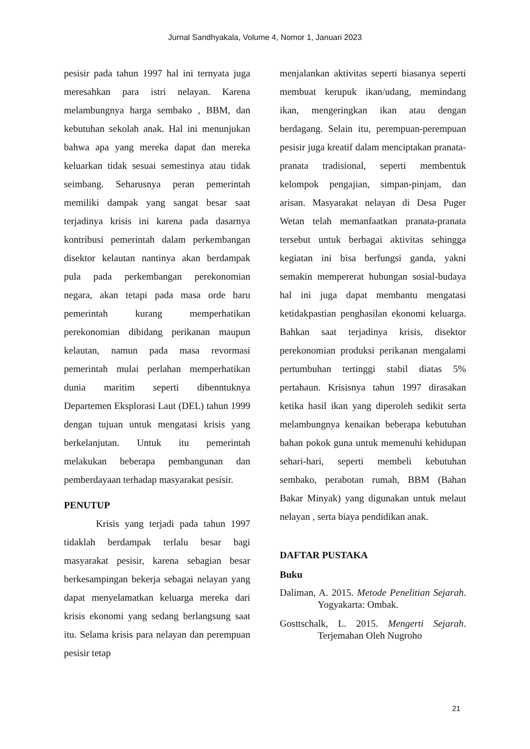Jurnal Sandhyakala, Volume 4, Nomor 1, Januari 2023
pesisir pada tahun 1997 hal ini ternyata juga meresahkan para istri nelayan. Karena melambungnya harga sembako , BBM, dan kebutuhan sekolah anak. Hal ini menunjukan bahwa apa yang mereka dapat dan mereka keluarkan tidak sesuai semestinya atau tidak seimbang. Seharusnya peran pemerintah memiliki dampak yang sangat besar saat terjadinya krisis ini karena pada dasarnya kontribusi pemerintah dalam perkembangan disektor kelautan nantinya akan berdampak pula pada perkembangan perekonomian negara, akan tetapi pada masa orde baru pemerintah kurang memperhatikan perekonomian dibidang perikanan maupun kelautan, namun pada masa revormasi pemerintah mulai perlahan memperhatikan dunia maritim seperti dibenntuknya Departemen Eksplorasi Laut (DEL) tahun 1999 dengan tujuan untuk mengatasi krisis yang berkelanjutan. Untuk itu pemerintah melakukan beberapa pembangunan dan pemberdayaan terhadap masyarakat pesisir.
PENUTUP
Krisis yang terjadi pada tahun 1997 tidaklah berdampak terlalu besar bagi masyarakat pesisir, karena sebagian besar berkesampingan bekerja sebagai nelayan yang dapat menyelamatkan keluarga mereka dari krisis ekonomi yang sedang berlangsung saat itu. Selama krisis para nelayan dan perempuan pesisir tetap
menjalankan aktivitas seperti biasanya seperti membuat kerupuk ikan/udang, memindang ikan, mengeringkan ikan atau dengan berdagang. Selain itu, perempuan-perempuan pesisir juga kreatif dalam menciptakan pranata-pranata tradisional, seperti membentuk kelompok pengajian, simpan-pinjam, dan arisan. Masyarakat nelayan di Desa Puger Wetan telah memanfaatkan pranata-pranata tersebut untuk berbagai aktivitas sehingga kegiatan ini bisa berfungsi ganda, yakni semakin mempererat hubungan sosial-budaya hal ini juga dapat membantu mengatasi ketidakpastian penghasilan ekonomi keluarga. Bahkan saat terjadinya krisis, disektor perekonomian produksi perikanan mengalami pertumbuhan tertinggi stabil diatas 5% pertahaun. Krisisnya tahun 1997 dirasakan ketika hasil ikan yang diperoleh sedikit serta melambungnya kenaikan beberapa kebutuhan bahan pokok guna untuk memenuhi kehidupan sehari-hari, seperti membeli kebutuhan sembako, perabotan rumah, BBM (Bahan Bakar Minyak) yang digunakan untuk melaut nelayan , serta biaya pendidikan anak.
DAFTAR PUSTAKA
Buku
Daliman, A. 2015. Metode Penelitian Sejarah. Yogyakarta: Ombak.
Gosttschalk, L. 2015. Mengerti Sejarah. Terjemahan Oleh Nugroho
21